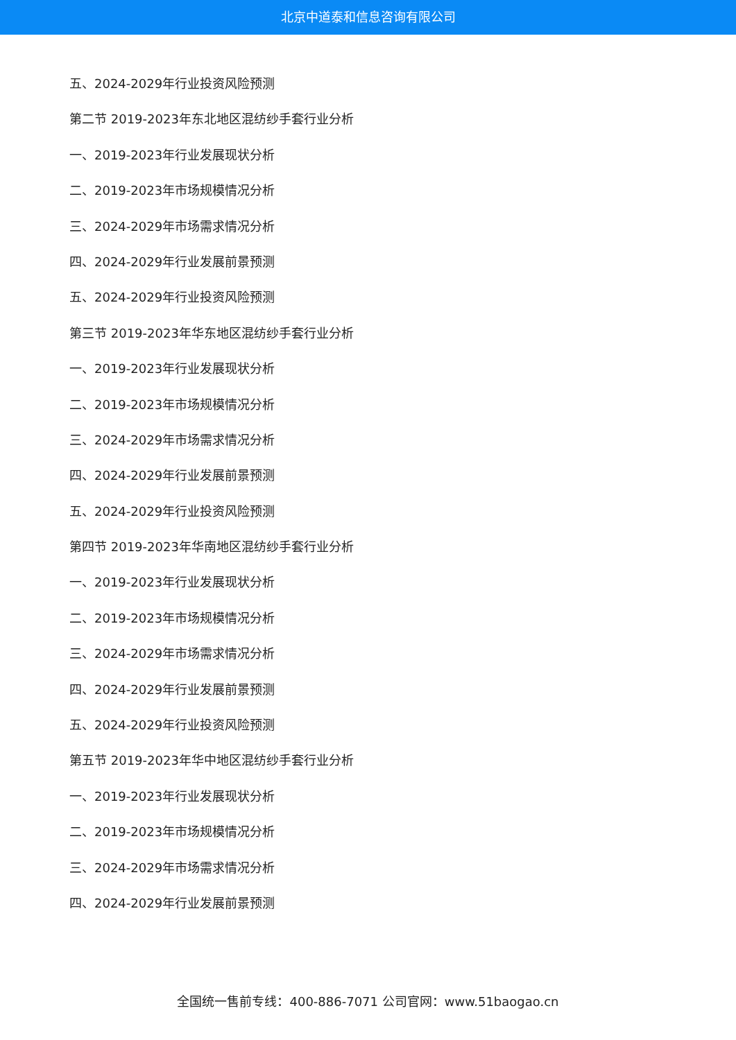北京中道泰和信息咨询有限公司
五、2024-2029年行业投资风险预测
第二节 2019-2023年东北地区混纺纱手套行业分析
一、2019-2023年行业发展现状分析
二、2019-2023年市场规模情况分析
三、2024-2029年市场需求情况分析
四、2024-2029年行业发展前景预测
五、2024-2029年行业投资风险预测
第三节 2019-2023年华东地区混纺纱手套行业分析
一、2019-2023年行业发展现状分析
二、2019-2023年市场规模情况分析
三、2024-2029年市场需求情况分析
四、2024-2029年行业发展前景预测
五、2024-2029年行业投资风险预测
第四节 2019-2023年华南地区混纺纱手套行业分析
一、2019-2023年行业发展现状分析
二、2019-2023年市场规模情况分析
三、2024-2029年市场需求情况分析
四、2024-2029年行业发展前景预测
五、2024-2029年行业投资风险预测
第五节 2019-2023年华中地区混纺纱手套行业分析
一、2019-2023年行业发展现状分析
二、2019-2023年市场规模情况分析
三、2024-2029年市场需求情况分析
四、2024-2029年行业发展前景预测
全国统一售前专线：400-886-7071 公司官网：www.51baogao.cn